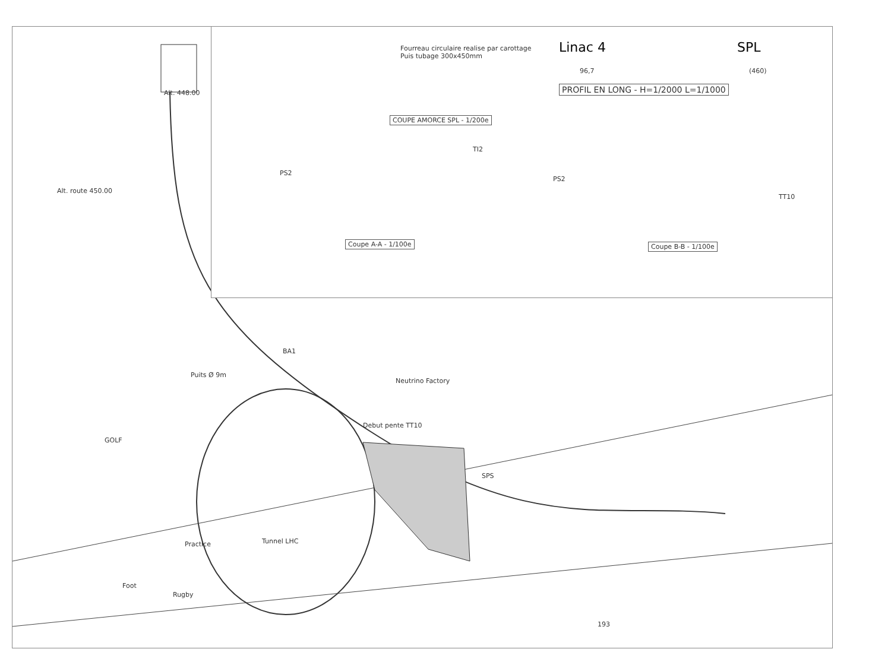Alt. route 450.00
GOLF
Puits Ø 9m
BA1
Debut pente TT10
Practice
Foot
Rugby
Tunnel LHC
SPS
Neutrino Factory
Alt. 448.00
193
Fourreau circulaire realise par carottage
Puis tubage 300x450mm
COUPE AMORCE SPL - 1/200e
PS2
TI2
Coupe A-A - 1/100e
PS2
TT10
Coupe B-B - 1/100e
Linac 4 SPL
96,7 (460)
PROFIL EN LONG - H=1/2000 L=1/1000